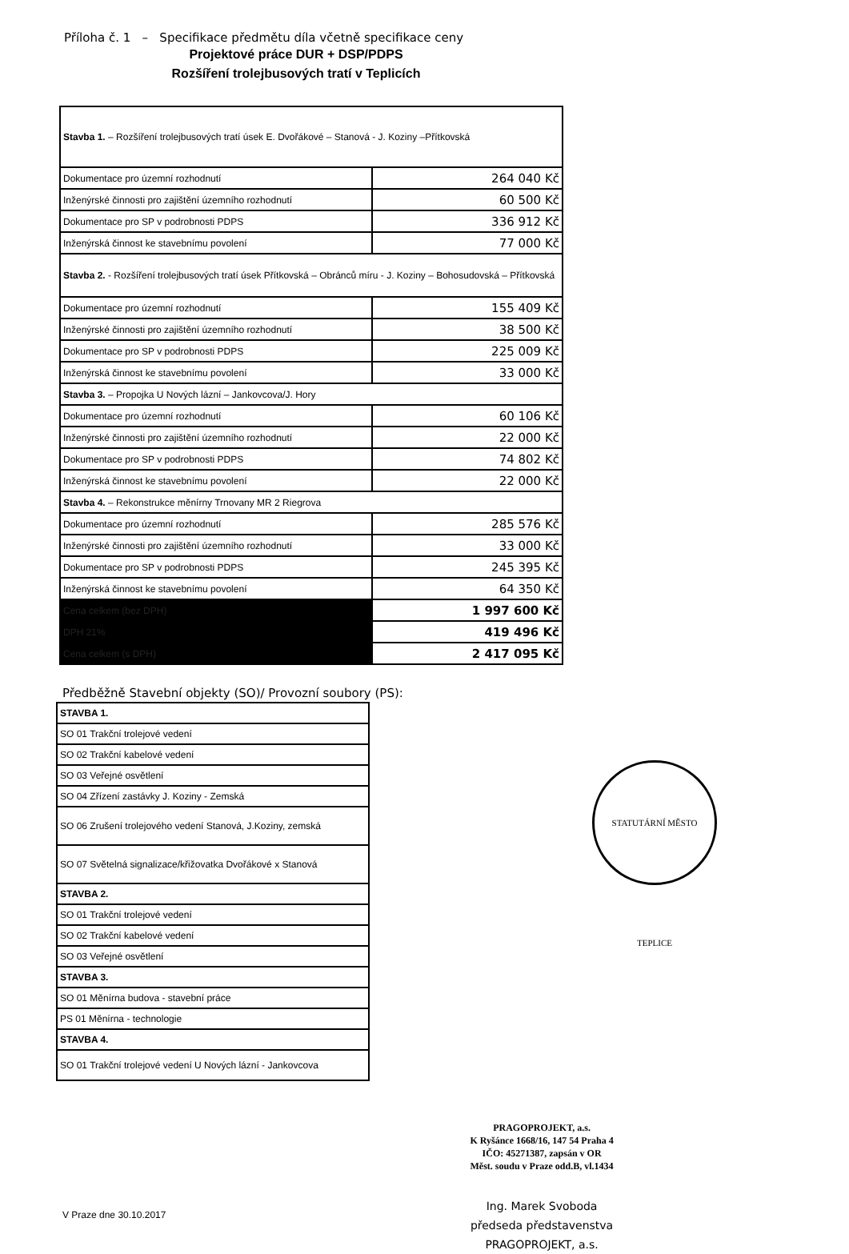Příloha č. 1 – Specifikace předmětu díla včetně specifikace ceny
Projektové práce DUR + DSP/PDPS
Rozšíření trolejbusových tratí v Teplicích
| Stavba 1. – Rozšíření trolejbusových tratí úsek E. Dvořákové – Stanová - J. Koziny –Přítkovská | |
| Dokumentace pro územní rozhodnutí | 264 040 Kč |
| Inženýrské činnosti pro zajištění územního rozhodnutí | 60 500 Kč |
| Dokumentace pro SP v podrobnosti PDPS | 336 912 Kč |
| Inženýrská činnost ke stavebnímu povolení | 77 000 Kč |
| Stavba 2. - Rozšíření trolejbusových tratí úsek Přítkovská – Obránců míru - J. Koziny – Bohosudovská – Přítkovská | |
| Dokumentace pro územní rozhodnutí | 155 409 Kč |
| Inženýrské činnosti pro zajištění územního rozhodnutí | 38 500 Kč |
| Dokumentace pro SP v podrobnosti PDPS | 225 009 Kč |
| Inženýrská činnost ke stavebnímu povolení | 33 000 Kč |
| Stavba 3. – Propojka U Nových lázní – Jankovcova/J. Hory | |
| Dokumentace pro územní rozhodnutí | 60 106 Kč |
| Inženýrské činnosti pro zajištění územního rozhodnutí | 22 000 Kč |
| Dokumentace pro SP v podrobnosti PDPS | 74 802 Kč |
| Inženýrská činnost ke stavebnímu povolení | 22 000 Kč |
| Stavba 4. – Rekonstrukce měnírny Trnovany MR 2 Riegrova | |
| Dokumentace pro územní rozhodnutí | 285 576 Kč |
| Inženýrské činnosti pro zajištění územního rozhodnutí | 33 000 Kč |
| Dokumentace pro SP v podrobnosti PDPS | 245 395 Kč |
| Inženýrská činnost ke stavebnímu povolení | 64 350 Kč |
| Cena celkem (bez DPH) | 1 997 600 Kč |
| DPH 21% | 419 496 Kč |
| Cena celkem (s DPH) | 2 417 095 Kč |
Předběžně Stavební objekty (SO)/ Provozní soubory (PS):
| STAVBA 1. |
| SO 01 Trakční trolejové vedení |
| SO 02 Trakční kabelové vedení |
| SO 03 Veřejné osvětlení |
| SO 04 Zřízení zastávky J. Koziny - Zemská |
| SO 06 Zrušení trolejového vedení Stanová, J.Koziny, zemská |
| SO 07 Světelná signalizace/křižovatka Dvořákové x Stanová |
| STAVBA 2. |
| SO 01 Trakční trolejové vedení |
| SO 02 Trakční kabelové vedení |
| SO 03 Veřejné osvětlení |
| STAVBA 3. |
| SO 01 Měnírna budova - stavební práce |
| PS 01 Měnírna - technologie |
| STAVBA 4. |
| SO 01 Trakční trolejové vedení U Nových lázní - Jankovcova |
STATUTÁRNÍ MĚSTO TEPLICE
V Praze dne 30.10.2017
PRAGOPROJEKT, a.s.
K Ryšánce 1668/16, 147 54 Praha 4
IČO: 45271387, zapsán v OR
Měst. soudu v Praze odd.B, vl.1434
Ing. Marek Svoboda
předseda představenstva
PRAGOPROJEKT, a.s.